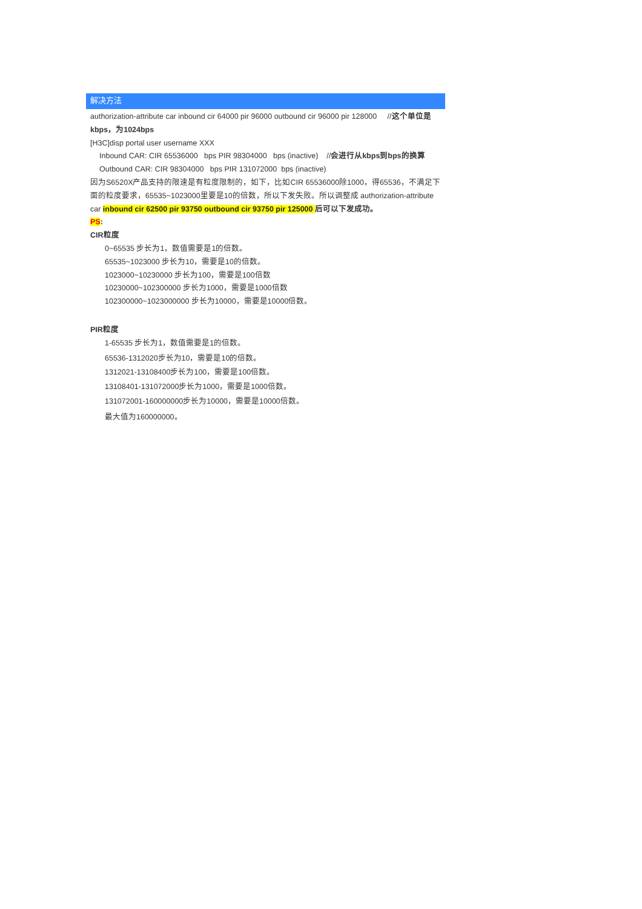解决方法
authorization-attribute car inbound cir 64000 pir 96000 outbound cir 96000 pir 128000 //这个单位是kbps，为1024bps
[H3C]disp portal user username XXX
Inbound CAR: CIR 65536000 bps PIR 98304000 bps (inactive) //会进行从kbps到bps的换算
Outbound CAR: CIR 98304000 bps PIR 131072000 bps (inactive)
因为S6520X产品支持的限速是有粒度限制的，如下，比如CIR 65536000除1000，得65536，不满足下面的粒度要求，65535~1023000里要是10的倍数，所以下发失败。所以调整成 authorization-attribute car inbound cir 62500 pir 93750 outbound cir 93750 pir 125000 后可以下发成功。
PS:
CIR粒度
0~65535 步长为1，数值需要是1的倍数。
65535~1023000 步长为10，需要是10的倍数。
1023000~10230000 步长为100，需要是100倍数
10230000~102300000 步长为1000，需要是1000倍数
102300000~1023000000 步长为10000，需要是10000倍数。
PIR粒度
1-65535 步长为1，数值需要是1的倍数。
65536-1312020步长为10，需要是10的倍数。
1312021-13108400步长为100，需要是100倍数。
13108401-131072000步长为1000，需要是1000倍数。
131072001-160000000步长为10000，需要是10000倍数。
最大值为160000000。